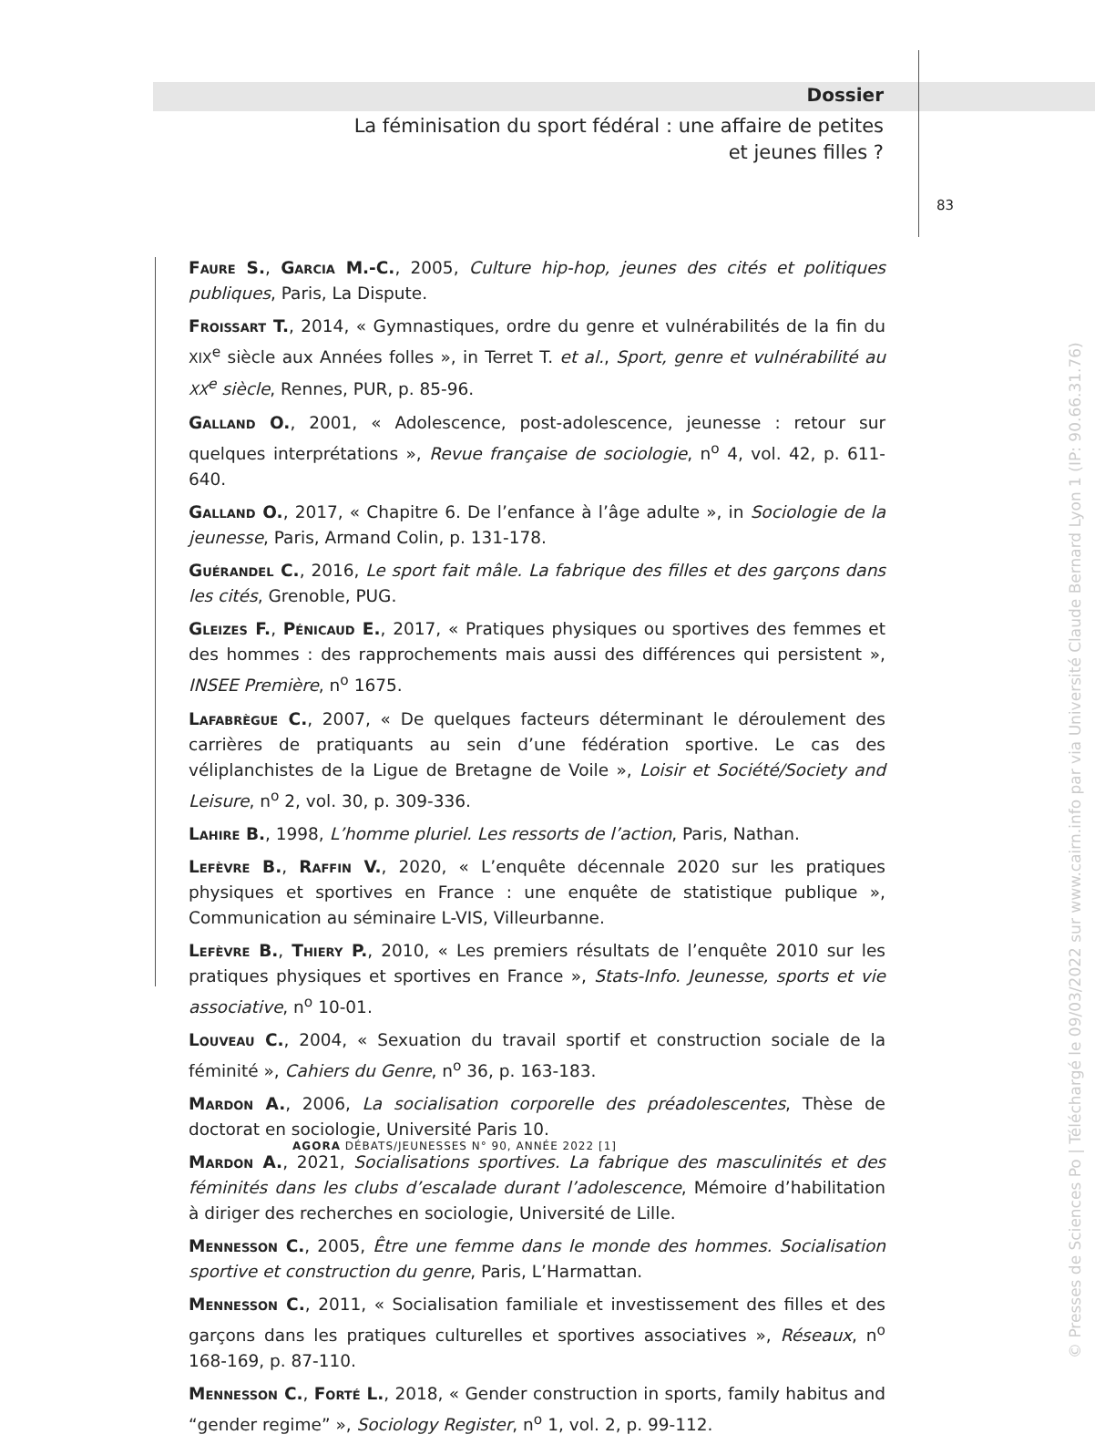Dossier
La féminisation du sport fédéral : une affaire de petites
et jeunes filles ?
83
Faure S., Garcia M.-C., 2005, Culture hip-hop, jeunes des cités et politiques publiques, Paris, La Dispute.
Froissart T., 2014, « Gymnastiques, ordre du genre et vulnérabilités de la fin du XIX<sup>e</sup> siècle aux Années folles », in Terret T. et al., Sport, genre et vulnérabilité au XX<sup>e</sup> siècle, Rennes, PUR, p. 85-96.
Galland O., 2001, « Adolescence, post-adolescence, jeunesse : retour sur quelques interprétations », Revue française de sociologie, n<sup>o</sup> 4, vol. 42, p. 611-640.
Galland O., 2017, « Chapitre 6. De l’enfance à l’âge adulte », in Sociologie de la jeunesse, Paris, Armand Colin, p. 131-178.
Guérandel C., 2016, Le sport fait mâle. La fabrique des filles et des garçons dans les cités, Grenoble, PUG.
Gleizes F., Pénicaud E., 2017, « Pratiques physiques ou sportives des femmes et des hommes : des rapprochements mais aussi des différences qui persistent », INSEE Première, n<sup>o</sup> 1675.
Lafabrègue C., 2007, « De quelques facteurs déterminant le déroulement des carrières de pratiquants au sein d’une fédération sportive. Le cas des véliplanchistes de la Ligue de Bretagne de Voile », Loisir et Société/Society and Leisure, n<sup>o</sup> 2, vol. 30, p. 309-336.
Lahire B., 1998, L’homme pluriel. Les ressorts de l’action, Paris, Nathan.
Lefèvre B., Raffin V., 2020, « L’enquête décennale 2020 sur les pratiques physiques et sportives en France : une enquête de statistique publique », Communication au séminaire L-VIS, Villeurbanne.
Lefèvre B., Thiery P., 2010, « Les premiers résultats de l’enquête 2010 sur les pratiques physiques et sportives en France », Stats-Info. Jeunesse, sports et vie associative, n<sup>o</sup> 10-01.
Louveau C., 2004, « Sexuation du travail sportif et construction sociale de la féminité », Cahiers du Genre, n<sup>o</sup> 36, p. 163-183.
Mardon A., 2006, La socialisation corporelle des préadolescentes, Thèse de doctorat en sociologie, Université Paris 10.
Mardon A., 2021, Socialisations sportives. La fabrique des masculinités et des féminités dans les clubs d’escalade durant l’adolescence, Mémoire d’habilitation à diriger des recherches en sociologie, Université de Lille.
Mennesson C., 2005, Être une femme dans le monde des hommes. Socialisation sportive et construction du genre, Paris, L’Harmattan.
Mennesson C., 2011, « Socialisation familiale et investissement des filles et des garçons dans les pratiques culturelles et sportives associatives », Réseaux, n<sup>o</sup> 168-169, p. 87-110.
Mennesson C., Forté L., 2018, « Gender construction in sports, family habitus and “gender regime” », Sociology Register, n<sup>o</sup> 1, vol. 2, p. 99-112.
AGORA DÉBATS/JEUNESSES N° 90, ANNÉE 2022 [1]
© Presses de Sciences Po | Téléchargé le 09/03/2022 sur www.cairn.info par via Université Claude Bernard Lyon 1 (IP: 90.66.31.76)